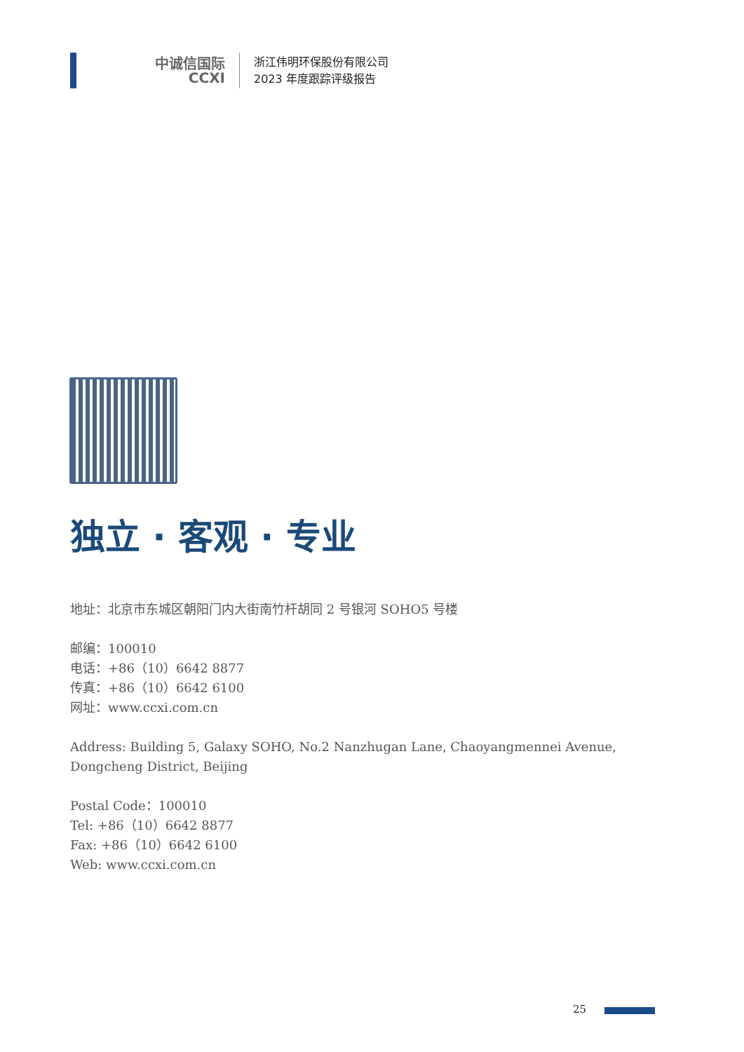中诚信国际
CCXI
浙江伟明环保股份有限公司
2023 年度跟踪评级报告
独立 · 客观 · 专业
地址：北京市东城区朝阳门内大街南竹杆胡同 2 号银河 SOHO5 号楼
邮编：100010
电话：+86（10）6642 8877
传真：+86（10）6642 6100
网址：www.ccxi.com.cn
Address: Building 5, Galaxy SOHO, No.2 Nanzhugan Lane, Chaoyangmennei Avenue, Dongcheng District, Beijing
Postal Code：100010
Tel: +86（10）6642 8877
Fax: +86（10）6642 6100
Web: www.ccxi.com.cn
25